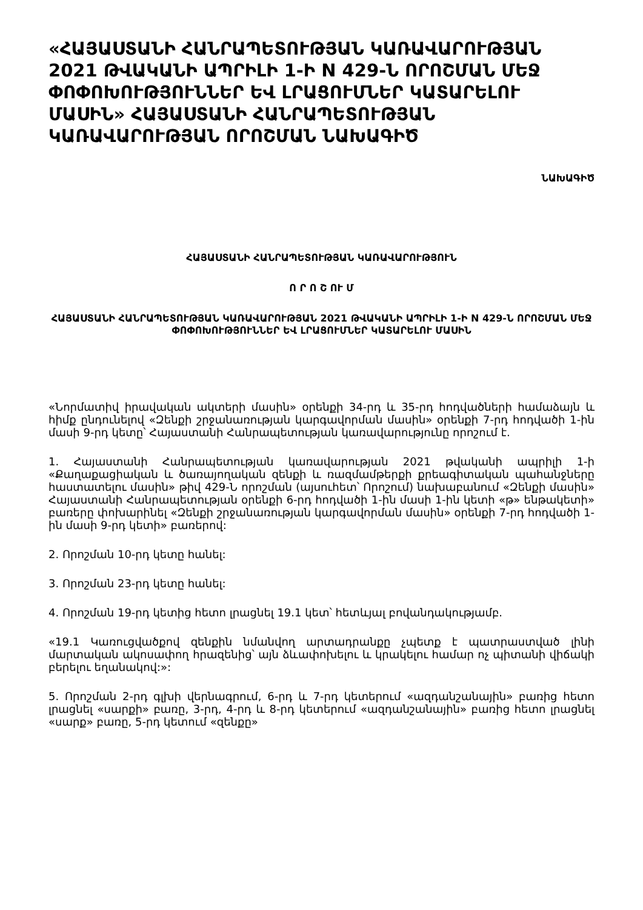«ՀԱՅԱՍՏԱՆԻ ՀԱՆՐԱՊԵՏՈՒԹՅԱՆ ԿԱՌԱՎԱՐՈՒԹՅԱՆ 2021 ԹՎԱԿԱՆԻ ԱՊՐԻԼԻ 1-Ի N 429-Ն ՈՐՈՇՄԱՆ ՄԵՋ ՓՈՓՈԽՈՒԹՅՈՒՆՆԵՐ ԵՎ ԼՐԱՑՈՒՄՆԵՐ ԿԱՏԱՐԵԼՈՒ ՄԱՍԻՆ» ՀԱՅԱՍՏԱՆԻ ՀԱՆՐԱՊԵՏՈՒԹՅԱՆ ԿԱՌԱՎԱՐՈՒԹՅԱՆ ՈՐՈՇՄԱՆ ՆԱԽԱԳԻԾ
ՆԱԽԱԳԻԾ
ՀԱՅԱՍՏԱՆԻ ՀԱՆՐԱՊԵՏՈՒԹՅԱՆ ԿԱՌԱՎԱՐՈՒԹՅՈՒՆ
Ո Ր Ո Շ ՈՒ Մ
ՀԱՅԱՍՏԱՆԻ ՀԱՆՐԱՊԵՏՈՒԹՅԱՆ ԿԱՌԱՎԱՐՈՒԹՅԱՆ 2021 ԹՎԱԿԱՆԻ ԱՊՐԻԼԻ 1-Ի N 429-Ն ՈՐՈՇՄԱՆ ՄԵՋ ՓՈՓՈԽՈՒԹՅՈՒՆՆԵՐ ԵՎ ԼՐԱՑՈՒՄՆԵՐ ԿԱՏԱՐԵԼՈՒ ՄԱՍԻՆ
«Նորմատիվ իրավական ակտերի մասին» օրենքի 34-րդ և 35-րդ հոդվածների համաձայն և հիմք ընդունելով «Զենքի շրջանառության կարգավորման մասին» օրենքի 7-րդ հոդվածի 1-ին մասի 9-րդ կետը՝ Հայաստանի Հանրապետության կառավարությունը որոշում է.
1. Հայաստանի Հանրապետության կառավարության 2021 թվականի ապրիլի 1-ի «Քաղաքացիական և ծառայողական զենքի և ռազմամթերքի քրեագիտական պահանջները հաստատելու մասին» թիվ 429-Ն որոշման (այսուհետ՝ Որոշում) նախաբանում «Զենքի մասին» Հայաստանի Հանրապետության օրենքի 6-րդ հոդվածի 1-ին մասի 1-ին կետի «թ» ենթակետի» բառերը փոխարինել «Զենքի շրջանառության կարգավորման մասին» օրենքի 7-րդ հոդվածի 1-ին մասի 9-րդ կետի» բառերով:
2. Որոշման 10-րդ կետը հանել:
3. Որոշման 23-րդ կետը հանել:
4. Որոշման 19-րդ կետից հետո լրացնել 19.1 կետ՝ հետևյալ բովանդակությամբ.
«19.1 Կառուցվածքով զենքին նմանվող արտադրանքը չպետք է պատրաստված լինի մարտական ակոսափող հրազենից՝ այն ձևափոխելու և կրակելու համար ոչ պիտանի վիճակի բերելու եղանակով:»:
5. Որոշման 2-րդ գլխի վերնագրում, 6-րդ և 7-րդ կետերում «ազդանշանային» բառից հետո լրացնել «սարքի» բառը, 3-րդ, 4-րդ և 8-րդ կետերում «ազդանշանային» բառից հետո լրացնել «սարք» բառը, 5-րդ կետում «զենքը»